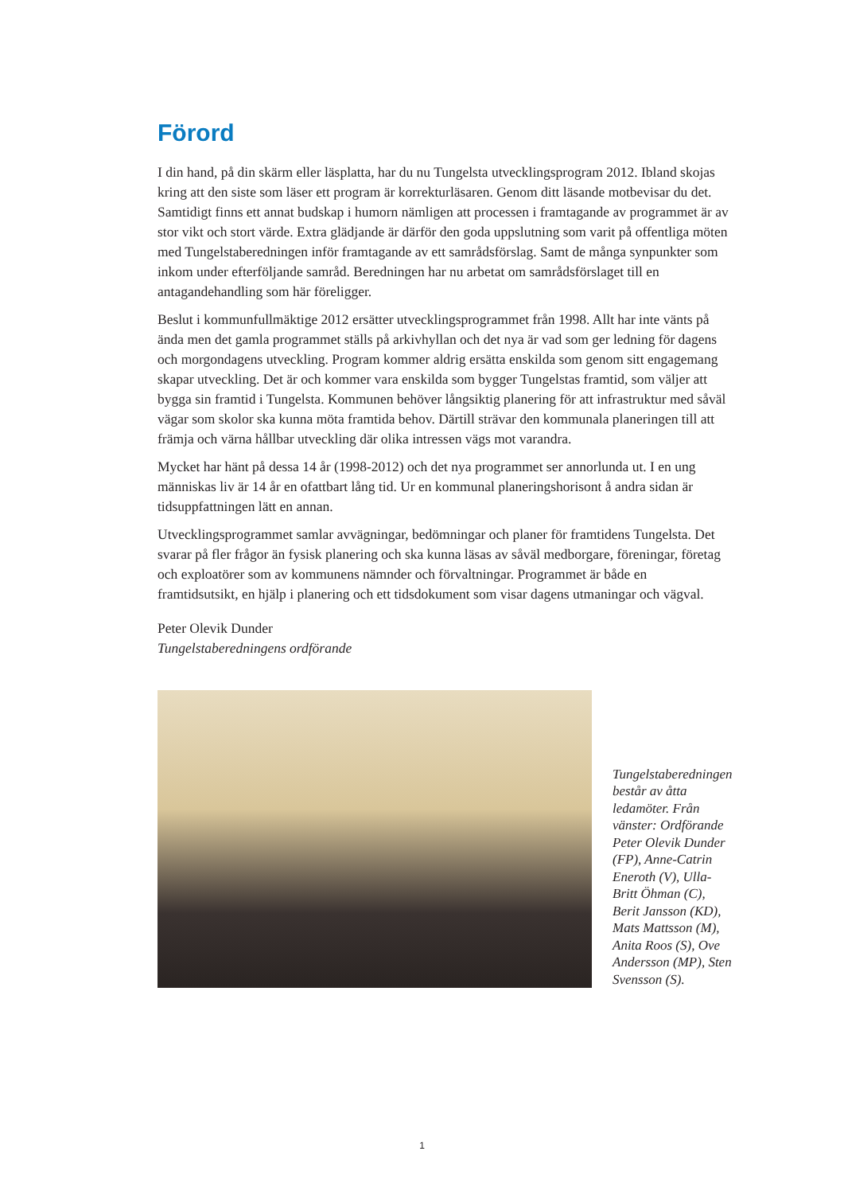Förord
I din hand, på din skärm eller läsplatta, har du nu Tungelsta utvecklingsprogram 2012. Ibland skojas kring att den siste som läser ett program är korrekturläsaren. Genom ditt läsande motbevisar du det. Samtidigt finns ett annat budskap i humorn nämligen att processen i framtagande av programmet är av stor vikt och stort värde. Extra glädjande är därför den goda uppslutning som varit på offentliga möten med Tungelstaberedningen inför framtagande av ett samrådsförslag. Samt de många synpunkter som inkom under efterföljande samråd. Beredningen har nu arbetat om samrådsförslaget till en antagandehandling som här föreligger.
Beslut i kommunfullmäktige 2012 ersätter utvecklingsprogrammet från 1998. Allt har inte vänts på ända men det gamla programmet ställs på arkivhyllan och det nya är vad som ger ledning för dagens och morgondagens utveckling. Program kommer aldrig ersätta enskilda som genom sitt engagemang skapar utveckling. Det är och kommer vara enskilda som bygger Tungelstas framtid, som väljer att bygga sin framtid i Tungelsta. Kommunen behöver långsiktig planering för att infrastruktur med såväl vägar som skolor ska kunna möta framtida behov. Därtill strävar den kommunala planeringen till att främja och värna hållbar utveckling där olika intressen vägs mot varandra.
Mycket har hänt på dessa 14 år (1998-2012) och det nya programmet ser annorlunda ut. I en ung människas liv är 14 år en ofattbart lång tid. Ur en kommunal planeringshorisont å andra sidan är tidsuppfattningen lätt en annan.
Utvecklingsprogrammet samlar avvägningar, bedömningar och planer för framtidens Tungelsta. Det svarar på fler frågor än fysisk planering och ska kunna läsas av såväl medborgare, föreningar, företag och exploatörer som av kommunens nämnder och förvaltningar. Programmet är både en framtidsutsikt, en hjälp i planering och ett tidsdokument som visar dagens utmaningar och vägval.
Peter Olevik Dunder
Tungelstaberedningens ordförande
Tungelstaberedningen består av åtta ledamöter. Från vänster: Ordförande Peter Olevik Dunder (FP), Anne-Catrin Eneroth (V), Ulla-Britt Öhman (C), Berit Jansson (KD), Mats Mattsson (M), Anita Roos (S), Ove Andersson (MP), Sten Svensson (S).
1